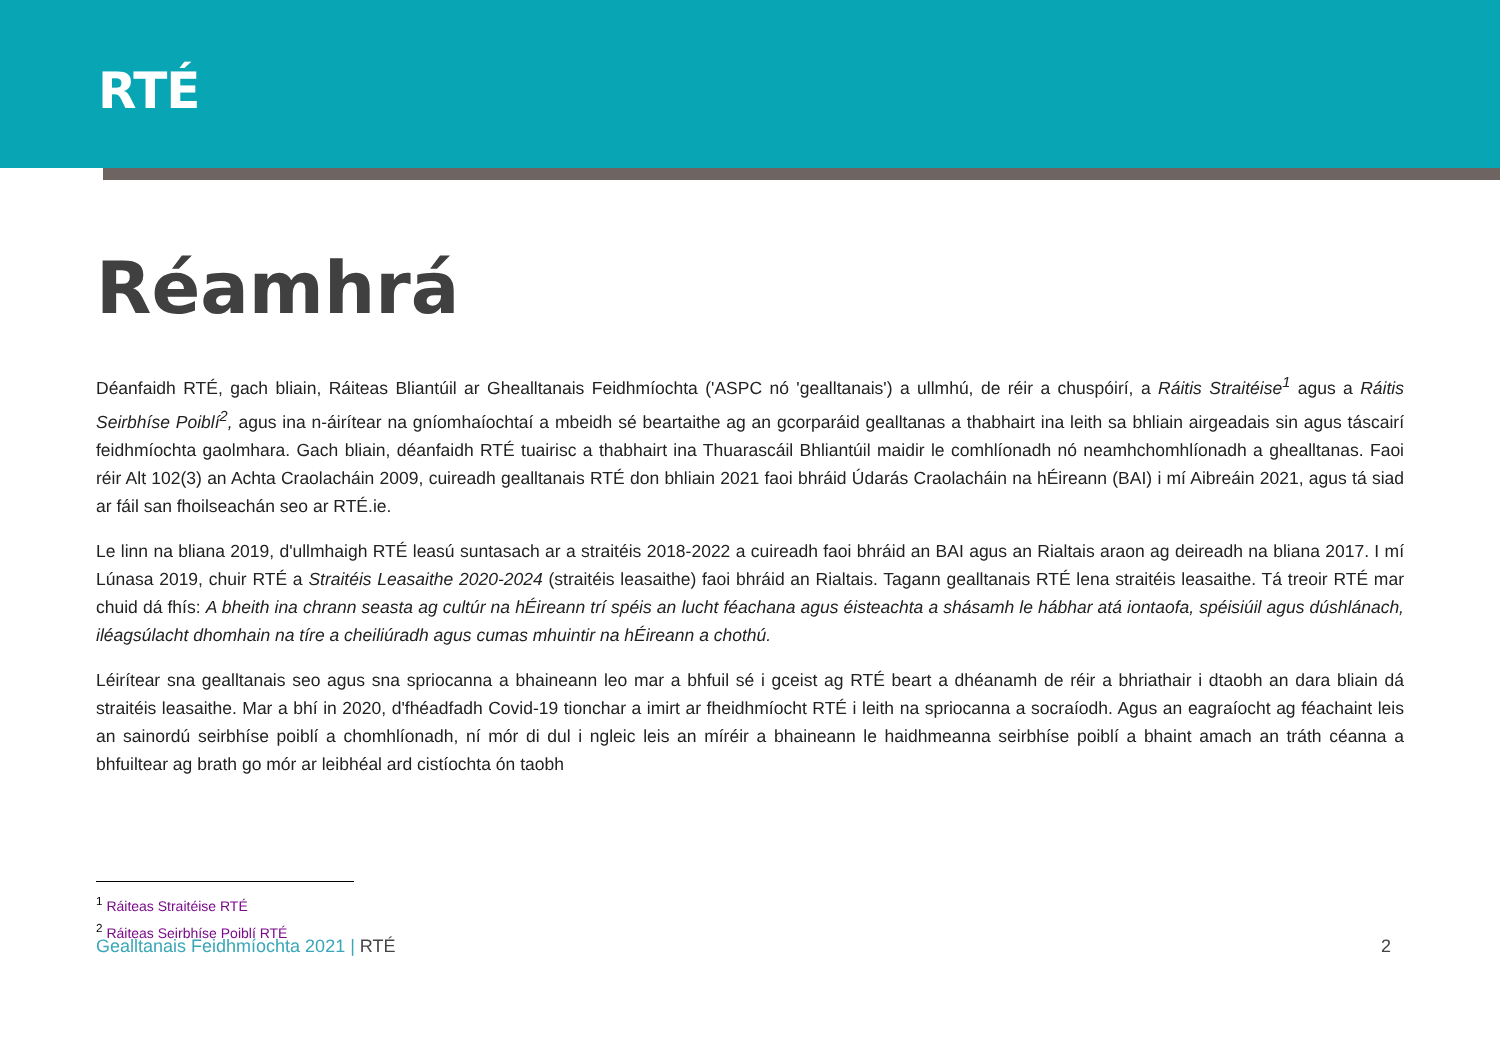RTÉ
Réamhrá
Déanfaidh RTÉ, gach bliain, Ráiteas Bliantúil ar Ghealltanais Feidhmíochta ('ASPC nó 'gealltanais') a ullmhú, de réir a chuspóirí, a Ráitis Straitéise<sup>1</sup> agus a Ráitis Seirbhíse Poiblí<sup>2</sup>, agus ina n-áirítear na gníomhaíochtaí a mbeidh sé beartaithe ag an gcorparáid gealltanas a thabhairt ina leith sa bhliain airgeadais sin agus táscairí feidhmíochta gaolmhara. Gach bliain, déanfaidh RTÉ tuairisc a thabhairt ina Thuarascáil Bhliantúil maidir le comhlíonadh nó neamhchomhlíonadh a ghealltanas. Faoi réir Alt 102(3) an Achta Craolacháin 2009, cuireadh gealltanais RTÉ don bhliain 2021 faoi bhráid Údarás Craolacháin na hÉireann (BAI) i mí Aibreáin 2021, agus tá siad ar fáil san fhoilseachán seo ar RTÉ.ie.
Le linn na bliana 2019, d'ullmhaigh RTÉ leasú suntasach ar a straitéis 2018-2022 a cuireadh faoi bhráid an BAI agus an Rialtais araon ag deireadh na bliana 2017. I mí Lúnasa 2019, chuir RTÉ a Straitéis Leasaithe 2020-2024 (straitéis leasaithe) faoi bhráid an Rialtais. Tagann gealltanais RTÉ lena straitéis leasaithe. Tá treoir RTÉ mar chuid dá fhís: A bheith ina chrann seasta ag cultúr na hÉireann trí spéis an lucht féachana agus éisteachta a shásamh le hábhar atá iontaofa, spéisiúil agus dúshlánach, iléagsúlacht dhomhain na tíre a cheiliúradh agus cumas mhuintir na hÉireann a chothú.
Léirítear sna gealltanais seo agus sna spriocanna a bhaineann leo mar a bhfuil sé i gceist ag RTÉ beart a dhéanamh de réir a bhriathair i dtaobh an dara bliain dá straitéis leasaithe. Mar a bhí in 2020, d'fhéadfadh Covid-19 tionchar a imirt ar fheidhmíocht RTÉ i leith na spriocanna a socraíodh. Agus an eagraíocht ag féachaint leis an sainordú seirbhíse poiblí a chomhlíonadh, ní mór di dul i ngleic leis an míréir a bhaineann le haidhmeanna seirbhíse poiblí a bhaint amach an tráth céanna a bhfuiltear ag brath go mór ar leibhéal ard cistíochta ón taobh
<sup>1</sup> Ráiteas Straitéise RTÉ
<sup>2</sup> Ráiteas Seirbhíse Poiblí RTÉ
Gealltanais Feidhmíochta 2021 | RTÉ
2